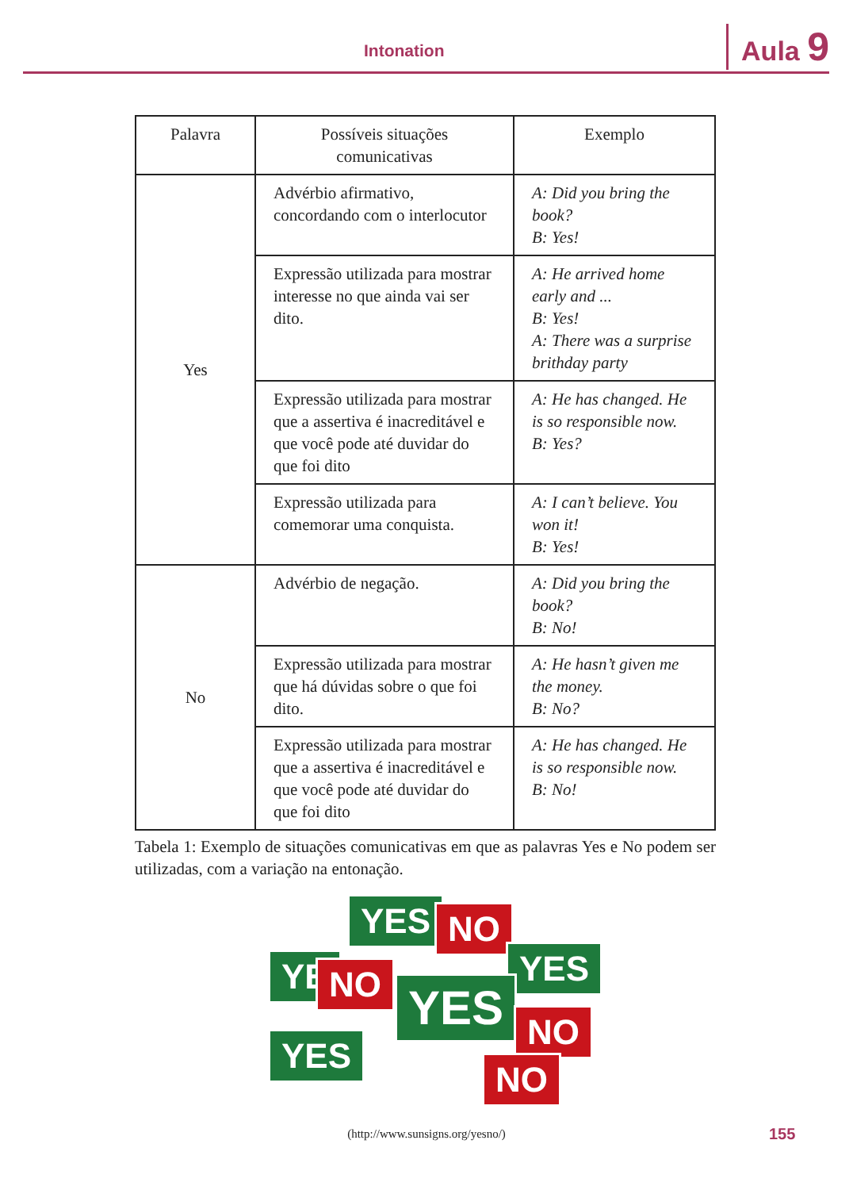Intonation Aula 9
| Palavra | Possíveis situações comunicativas | Exemplo |
| --- | --- | --- |
| Yes | Advérbio afirmativo, concordando com o interlocutor | A: Did you bring the book? B: Yes! |
| | Expressão utilizada para mostrar interesse no que ainda vai ser dito. | A: He arrived home early and ... B: Yes! A: There was a surprise brithday party |
| | Expressão utilizada para mostrar que a assertiva é inacreditável e que você pode até duvidar do que foi dito | A: He has changed. He is so responsible now. B: Yes? |
| | Expressão utilizada para comemorar uma conquista. | A: I can’t believe. You won it! B: Yes! |
| No | Advérbio de negação. | A: Did you bring the book? B: No! |
| | Expressão utilizada para mostrar que há dúvidas sobre o que foi dito. | A: He hasn’t given me the money. B: No? |
| | Expressão utilizada para mostrar que a assertiva é inacreditável e que você pode até duvidar do que foi dito | A: He has changed. He is so responsible now. B: No! |
Tabela 1: Exemplo de situações comunicativas em que as palavras Yes e No podem ser utilizadas, com a variação na entonação.
YES NO
YE NO YES
YES
YES
NO
NO
(http://www.sunsigns.org/yesno/)
155